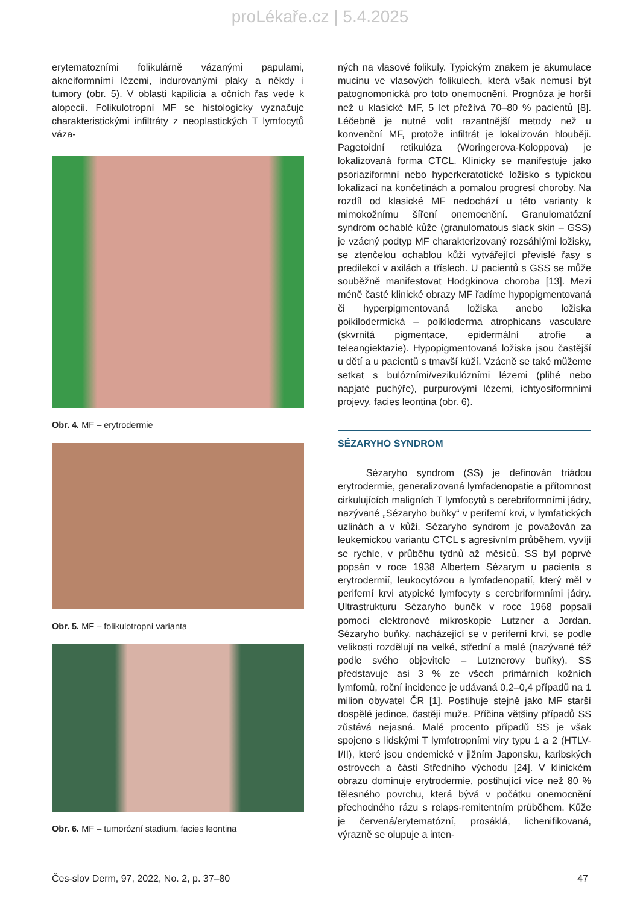proLékaře.cz | 5.4.2025
erytematozními folikulárně vázanými papulami, akneiformními lézemi, indurovanými plaky a někdy i tumory (obr. 5). V oblasti kapilicia a očních řas vede k alopecii. Folikulotropní MF se histologicky vyznačuje charakteristickými infiltráty z neoplastických T lymfocytů váza-
Obr. 4. MF – erytrodermie
Obr. 5. MF – folikulotropní varianta
Obr. 6. MF – tumorózní stadium, facies leontina
ných na vlasové folikuly. Typickým znakem je akumulace mucinu ve vlasových folikulech, která však nemusí být patognomonická pro toto onemocnění. Prognóza je horší než u klasické MF, 5 let přežívá 70–80 % pacientů [8]. Léčebně je nutné volit razantnější metody než u konvenční MF, protože infiltrát je lokalizován hlouběji. Pagetoidní retikulóza (Woringerova-Koloppova) je lokalizovaná forma CTCL. Klinicky se manifestuje jako psoriaziformní nebo hyperkeratotické ložisko s typickou lokalizací na končetinách a pomalou progresí choroby. Na rozdíl od klasické MF nedochází u této varianty k mimokožnímu šíření onemocnění. Granulomatózní syndrom ochablé kůže (granulomatous slack skin – GSS) je vzácný podtyp MF charakterizovaný rozsáhlými ložisky, se ztenčelou ochablou kůží vytvářející převislé řasy s predilekcí v axilách a tříslech. U pacientů s GSS se může souběžně manifestovat Hodgkinova choroba [13]. Mezi méně časté klinické obrazy MF řadíme hypopigmentovaná či hyperpigmentovaná ložiska anebo ložiska poikilodermická – poikiloderma atrophicans vasculare (skvrnitá pigmentace, epidermální atrofie a teleangiektazie). Hypopigmentovaná ložiska jsou častější u dětí a u pacientů s tmavší kůží. Vzácně se také můžeme setkat s bulózními/vezikulózními lézemi (plihé nebo napjaté puchýře), purpurovými lézemi, ichtyosiformními projevy, facies leontina (obr. 6).
SÉZARYHO SYNDROM
Sézaryho syndrom (SS) je definován triádou erytrodermie, generalizovaná lymfadenopatie a přítomnost cirkulujících maligních T lymfocytů s cerebriformními jádry, nazývané „Sézaryho buňky“ v periferní krvi, v lymfatických uzlinách a v kůži. Sézaryho syndrom je považován za leukemickou variantu CTCL s agresivním průběhem, vyvíjí se rychle, v průběhu týdnů až měsíců. SS byl poprvé popsán v roce 1938 Albertem Sézarym u pacienta s erytrodermií, leukocytózou a lymfadenopatií, který měl v periferní krvi atypické lymfocyty s cerebriformními jádry. Ultrastrukturu Sézaryho buněk v roce 1968 popsali pomocí elektronové mikroskopie Lutzner a Jordan. Sézaryho buňky, nacházející se v periferní krvi, se podle velikosti rozdělují na velké, střední a malé (nazývané též podle svého objevitele – Lutznerovy buňky). SS představuje asi 3 % ze všech primárních kožních lymfomů, roční incidence je udávaná 0,2–0,4 případů na 1 milion obyvatel ČR [1]. Postihuje stejně jako MF starší dospělé jedince, častěji muže. Příčina většiny případů SS zůstává nejasná. Malé procento případů SS je však spojeno s lidskými T lymfotropními viry typu 1 a 2 (HTLV-I/II), které jsou endemické v jižním Japonsku, karibských ostrovech a části Středního východu [24]. V klinickém obrazu dominuje erytrodermie, postihující více než 80 % tělesného povrchu, která bývá v počátku onemocnění přechodného rázu s relaps-remitentním průběhem. Kůže je červená/erytematózní, prosáklá, lichenifikovaná, výrazně se olupuje a inten-
Čes-slov Derm, 97, 2022, No. 2, p. 37–80 47